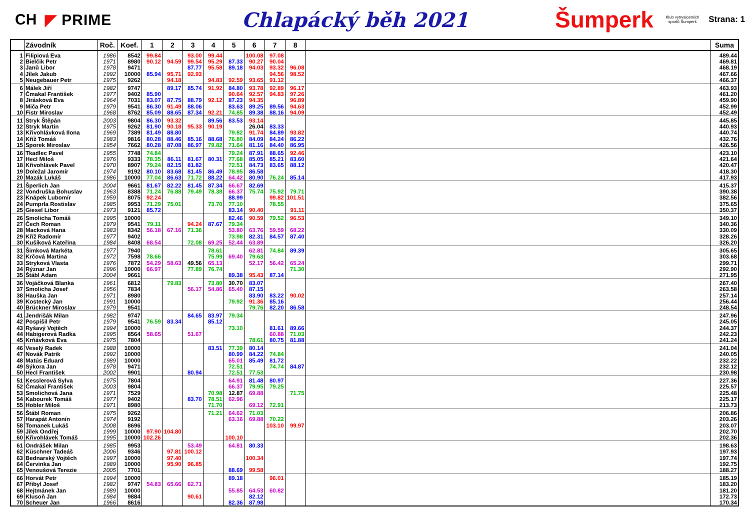CH ◤ PRIME
Chlapácký běh 2021
Šumperk
Klub vytrvalostních sportů Šumperk
Strana: 1
| | Závodník | Roč. | Koef. | 1 | 2 | 3 | 4 | 5 | 6 | 7 | 8 | | Suma |
| --- | --- | --- | --- | --- | --- | --- | --- | --- | --- | --- | --- | --- | --- |
| 1 | Filipiová Eva | 1986 | 8542 | 99.84 | | 93.00 | 99.44 | | 100.08 | 97.08 | | | 489.44 |
| 2 | Bielčik Petr | 1971 | 8980 | 90.12 | 94.59 | 99.54 | 95.29 | 87.33 | 90.27 | 90.04 | | | 469.81 |
| 3 | Janů Libor | 1978 | 9471 | | | 87.77 | 95.58 | 89.18 | 94.03 | 93.32 | 96.08 | | 468.19 |
| 4 | Jílek Jakub | 1992 | 10000 | 85.94 | 95.71 | 92.93 | | | | 94.56 | 98.52 | | 467.66 |
| 5 | Neugebauer Petr | 1975 | 9262 | | 94.18 | | 94.83 | 92.59 | 93.65 | 91.12 | | | 466.37 |
| 6 | Málek Jiří | 1982 | 9747 | | 89.17 | 85.74 | 91.92 | 84.80 | 93.78 | 92.89 | 96.17 | | 463.93 |
| 7 | Čmakal František | 1977 | 9402 | 85.90 | | | | 90.64 | 92.57 | 94.83 | 97.26 | | 461.20 |
| 8 | Jirásková Eva | 1964 | 7031 | 83.07 | 87.75 | 88.79 | 92.12 | 87.23 | 94.35 | | 96.89 | | 459.90 |
| 9 | Miča Petr | 1979 | 9541 | 86.30 | 91.49 | 88.06 | | 83.63 | 89.25 | 89.56 | 94.63 | | 452.99 |
| 10 | Fistr Miroslav | 1968 | 8762 | 85.09 | 88.65 | 87.34 | 92.21 | 74.85 | 89.38 | 88.16 | 94.09 | | 452.49 |
| 11 | Stryk Štěpán | 2003 | 9804 | 86.30 | 93.32 | | 89.56 | 83.53 | 93.14 | | | | 445.85 |
| 12 | Stryk Martin | 1975 | 9262 | 81.90 | 90.18 | 95.33 | 90.19 | | 26.04 | 83.33 | | | 440.93 |
| 13 | Křivohlávková Ilona | 1969 | 7389 | 81.49 | 88.80 | | | 79.82 | 91.74 | 84.89 | 93.82 | | 440.74 |
| 14 | Kříž Tomáš | 1983 | 9816 | 80.28 | 88.46 | 85.16 | 88.68 | 76.80 | 84.09 | 84.24 | 86.22 | | 432.76 |
| 15 | Sporek Miroslav | 1954 | 7662 | 80.28 | 87.08 | 86.97 | 79.82 | 71.64 | 81.16 | 84.40 | 86.95 | | 426.56 |
| 16 | Tkadlec Pavel | 1955 | 7748 | 74.84 | | | | 79.24 | 87.91 | 88.65 | 92.46 | | 423.10 |
| 17 | Hecl Miloš | 1976 | 9333 | 78.35 | 86.11 | 81.67 | 80.31 | 77.68 | 85.05 | 85.21 | 83.60 | | 421.64 |
| 18 | Křivohlávek Pavel | 1970 | 8907 | 79.24 | 82.15 | 81.82 | | 72.51 | 84.73 | 83.65 | 88.12 | | 420.47 |
| 19 | Doležal Jaromír | 1974 | 9192 | 80.10 | 83.68 | 81.45 | 86.49 | 78.95 | 86.58 | | | | 418.30 |
| 20 | Mazák Lukáš | 1986 | 10000 | 77.04 | 86.63 | 71.72 | 88.22 | 64.42 | 80.90 | 76.24 | 85.14 | | 417.93 |
| 21 | Šperlich Jan | 2004 | 9661 | 81.67 | 82.22 | 81.45 | 87.34 | 66.67 | 82.69 | | | | 415.37 |
| 22 | Vondruška Bohuslav | 1963 | 8388 | 71.24 | 76.88 | 79.49 | 78.38 | 66.37 | 75.74 | 75.92 | 79.71 | | 390.38 |
| 23 | Knápek Lubomír | 1959 | 8075 | 92.24 | | | | 88.99 | | 99.82 | 101.51 | | 382.56 |
| 24 | Pumprla Rostislav | 1985 | 9953 | 71.29 | 75.01 | | 73.70 | 77.10 | | 78.55 | | | 375.65 |
| 25 | Giesel Libor | 1973 | 9121 | 85.72 | | | | 83.14 | 90.40 | | 91.11 | | 350.37 |
| 26 | Smolicha Tomáš | 1995 | 10000 | | | | | 82.46 | 90.59 | 79.52 | 96.53 | | 349.10 |
| 27 | Čech Roman | 1979 | 9541 | 79.11 | | 94.24 | 87.67 | 79.34 | | | | | 340.36 |
| 28 | Macková Hana | 1983 | 8342 | 56.18 | 67.16 | 71.36 | | 53.80 | 63.76 | 59.59 | 68.22 | | 330.09 |
| 29 | Kříž Radomír | 1977 | 9402 | | | | | 73.98 | 82.31 | 84.57 | 87.40 | | 328.26 |
| 30 | Kušíková Kateřina | 1984 | 8408 | 68.54 | | 72.08 | 69.25 | 52.44 | 63.89 | | | | 326.20 |
| 31 | Šimková Markéta | 1977 | 7940 | | | | 78.61 | | 62.81 | 74.84 | 89.39 | | 305.65 |
| 32 | Krčová Martina | 1972 | 7598 | 78.66 | | | 75.99 | 69.40 | 79.63 | | | | 303.68 |
| 33 | Stryková Vlasta | 1976 | 7872 | 54.29 | 58.63 | 49.56 | 65.13 | | 52.17 | 56.42 | 65.24 | | 299.71 |
| 34 | Rýznar Jan | 1996 | 10000 | 66.97 | | 77.89 | 76.74 | | | | 71.30 | | 292.90 |
| 35 | Štábl Adam | 2004 | 9661 | | | | | 89.38 | 95.43 | 87.14 | | | 271.95 |
| 36 | Vojáčková Blanka | 1961 | 6812 | | 79.83 | | 73.80 | 30.70 | 83.07 | | | | 267.40 |
| 37 | Smolicha Josef | 1956 | 7834 | | | 56.17 | 54.86 | 65.40 | 87.15 | | | | 263.58 |
| 38 | Hauška Jan | 1971 | 8980 | | | | | | 83.90 | 83.22 | 90.02 | | 257.14 |
| 39 | Kostecký Jan | 1991 | 10000 | | | | | 79.92 | 91.36 | 85.16 | | | 256.44 |
| 40 | Brückner Miroslav | 1979 | 9541 | | | | | | 79.76 | 82.20 | 86.58 | | 248.54 |
| 41 | Jendrišák Milan | 1982 | 9747 | | | 84.65 | 83.97 | 79.34 | | | | | 247.96 |
| 42 | Pospíšil Petr | 1979 | 9541 | 76.59 | 83.34 | | 85.12 | | | | | | 245.05 |
| 43 | Ryšavý Vojtěch | 1994 | 10000 | | | | | 73.10 | | 81.61 | 89.66 | | 244.37 |
| 44 | Habigerová Radka | 1995 | 8564 | 58.65 | | 51.67 | | | | 60.88 | 71.03 | | 242.23 |
| 45 | Krňávková Eva | 1975 | 7804 | | | | | | 78.61 | 80.75 | 81.88 | | 241.24 |
| 46 | Veselý Radek | 1988 | 10000 | | | | 83.51 | 77.39 | 80.14 | | | | 241.04 |
| 47 | Novák Patrik | 1992 | 10000 | | | | | 80.99 | 84.22 | 74.84 | | | 240.05 |
| 48 | Matús Eduard | 1989 | 10000 | | | | | 65.01 | 85.49 | 81.72 | | | 232.22 |
| 49 | Sýkora Jan | 1978 | 9471 | | | | | 72.51 | | 74.74 | 84.87 | | 232.12 |
| 50 | Hecl František | 2002 | 9901 | | | 80.94 | | 72.51 | 77.53 | | | | 230.98 |
| 51 | Kesslerová Sylva | 1975 | 7804 | | | | | 64.91 | 81.48 | 80.97 | | | 227.36 |
| 52 | Čmakal František | 2003 | 9804 | | | | | 66.37 | 79.95 | 79.25 | | | 225.57 |
| 53 | Smolichová Jana | 1971 | 7529 | | | | 70.98 | 12.87 | 69.88 | | 71.75 | | 225.48 |
| 54 | Kabourek Tomáš | 1977 | 9402 | | | 83.70 | 78.51 | 62.96 | | | | | 225.17 |
| 55 | Hobler Miloš | 1971 | 8980 | | | | 71.70 | | 69.12 | 72.91 | | | 213.73 |
| 56 | Štábl Roman | 1975 | 9262 | | | | 71.21 | 64.62 | 71.03 | | | | 206.86 |
| 57 | Harapát Antonín | 1974 | 9192 | | | | | 63.16 | 69.88 | 70.22 | | | 203.26 |
| 58 | Tomanek Lukáš | 2008 | 8696 | | | | | | | 103.10 | 99.97 | | 203.07 |
| 59 | Jílek Ondřej | 1999 | 10000 | 97.90 | 104.80 | | | | | | | | 202.70 |
| 60 | Křivohlávek Tomáš | 1995 | 10000 | 102.26 | | | | 100.10 | | | | | 202.36 |
| 61 | Ondrášek Milan | 1985 | 9953 | | | 53.49 | | 64.81 | 80.33 | | | | 198.63 |
| 62 | Küschner Tadeáš | 2006 | 9346 | | 97.81 | 100.12 | | | | | | | 197.93 |
| 63 | Bednarský Vojtěch | 1997 | 10000 | | 97.40 | | | | 100.34 | | | | 197.74 |
| 64 | Červinka Jan | 1989 | 10000 | | 95.90 | 96.85 | | | | | | | 192.75 |
| 65 | Venoušová Terezie | 2005 | 7701 | | | | | 88.69 | 99.58 | | | | 188.27 |
| 66 | Horvát Petr | 1994 | 10000 | | | | | 89.18 | | 96.01 | | | 185.19 |
| 67 | Přibyl Josef | 1982 | 9747 | 54.83 | 65.66 | 62.71 | | | | | | | 183.20 |
| 68 | Hejtmánek Jan | 1989 | 10000 | | | | | 55.85 | 64.53 | 60.82 | | | 181.20 |
| 69 | Klusoň Jan | 1984 | 9884 | | | 90.61 | | | 82.12 | | | | 172.73 |
| 70 | Scheuer Jan | 1966 | 8616 | | | | | 82.36 | 87.98 | | | | 170.34 |